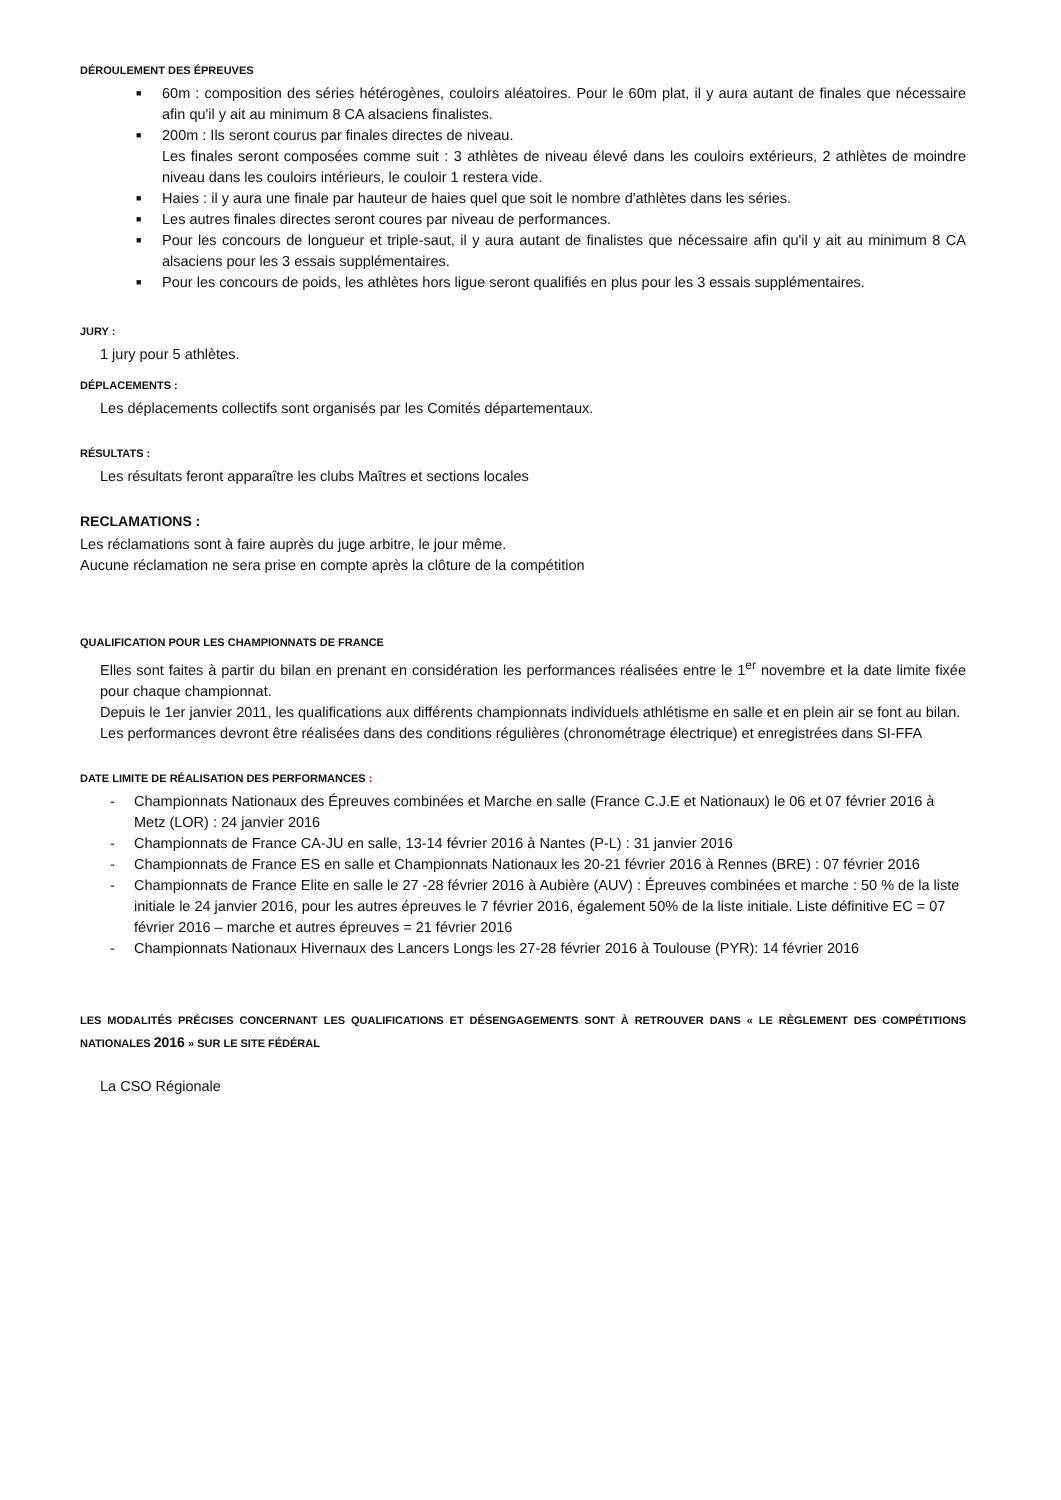DÉROULEMENT DES ÉPREUVES
■ 60m : composition des séries hétérogènes, couloirs aléatoires. Pour le 60m plat, il y aura autant de finales que nécessaire afin qu'il y ait au minimum 8 CA alsaciens finalistes.
■ 200m : Ils seront courus par finales directes de niveau.
Les finales seront composées comme suit : 3 athlètes de niveau élevé dans les couloirs extérieurs, 2 athlètes de moindre niveau dans les couloirs intérieurs, le couloir 1 restera vide.
■ Haies : il y aura une finale par hauteur de haies quel que soit le nombre d'athlètes dans les séries.
■ Les autres finales directes seront coures par niveau de performances.
■ Pour les concours de longueur et triple-saut, il y aura autant de finalistes que nécessaire afin qu'il y ait au minimum 8 CA alsaciens pour les 3 essais supplémentaires.
■ Pour les concours de poids, les athlètes hors ligue seront qualifiés en plus pour les 3 essais supplémentaires.
JURY :
1 jury pour 5 athlètes.
DÉPLACEMENTS :
Les déplacements collectifs sont organisés par les Comités départementaux.
RÉSULTATS :
Les résultats feront apparaître les clubs Maîtres et sections locales
RECLAMATIONS :
Les réclamations sont à faire auprès du juge arbitre, le jour même.
Aucune réclamation ne sera prise en compte après la clôture de la compétition
QUALIFICATION POUR LES CHAMPIONNATS DE FRANCE
Elles sont faites à partir du bilan en prenant en considération les performances réalisées entre le 1<sup>er</sup> novembre et la date limite fixée pour chaque championnat.
Depuis le 1er janvier 2011, les qualifications aux différents championnats individuels athlétisme en salle et en plein air se font au bilan.
Les performances devront être réalisées dans des conditions régulières (chronométrage électrique) et enregistrées dans SI-FFA
DATE LIMITE DE RÉALISATION DES PERFORMANCES :
- Championnats Nationaux des Épreuves combinées et Marche en salle (France C.J.E et Nationaux) le 06 et 07 février 2016 à Metz (LOR) : 24 janvier 2016
- Championnats de France CA-JU en salle, 13-14 février 2016 à Nantes (P-L) : 31 janvier 2016
- Championnats de France ES en salle et Championnats Nationaux les 20-21 février 2016 à Rennes (BRE) : 07 février 2016
- Championnats de France Elite en salle le 27 -28 février 2016 à Aubière (AUV) : Épreuves combinées et marche : 50 % de la liste initiale le 24 janvier 2016, pour les autres épreuves le 7 février 2016, également 50% de la liste initiale. Liste définitive EC = 07 février 2016 – marche et autres épreuves = 21 février 2016
- Championnats Nationaux Hivernaux des Lancers Longs les 27-28 février 2016 à Toulouse (PYR): 14 février 2016
LES MODALITÉS PRÉCISES CONCERNANT LES QUALIFICATIONS ET DÉSENGAGEMENTS SONT À RETROUVER DANS « LE RÈGLEMENT DES COMPÉTITIONS NATIONALES 2016 » SUR LE SITE FÉDÉRAL
La CSO Régionale